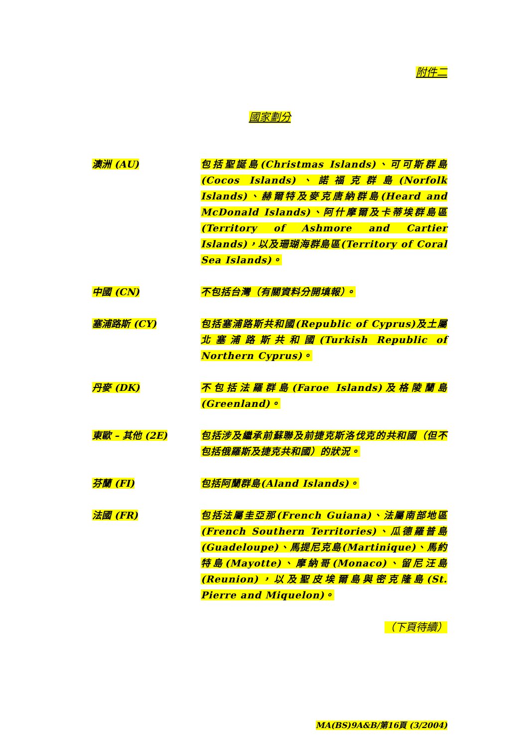附件二
國家劃分
澳洲 (AU) 包括聖誕島(Christmas Islands)、可可斯群島(Cocos Islands)、諾福克群島(Norfolk Islands)、赫爾特及麥克唐納群島(Heard and McDonald Islands)、阿什摩爾及卡蒂埃群島區(Territory of Ashmore and Cartier Islands)，以及珊瑚海群島區(Territory of Coral Sea Islands)。
中國 (CN) 不包括台灣（有關資料分開填報）。
塞浦路斯 (CY) 包括塞浦路斯共和國(Republic of Cyprus)及土屬北塞浦路斯共和國(Turkish Republic of Northern Cyprus)。
丹麥 (DK) 不包括法羅群島(Faroe Islands)及格陵蘭島(Greenland)。
東歐 – 其他 (2E) 包括涉及繼承前蘇聯及前捷克斯洛伐克的共和國（但不包括俄羅斯及捷克共和國）的狀況。
芬蘭 (FI) 包括阿蘭群島(Aland Islands)。
法國 (FR) 包括法屬圭亞那(French Guiana)、法屬南部地區(French Southern Territories)、瓜德羅普島(Guadeloupe)、馬提尼克島(Martinique)、馬約特島(Mayotte)、摩納哥(Monaco)、留尼汪島(Reunion)，以及聖皮埃爾島與密克隆島(St. Pierre and Miquelon)。
（下頁待續）
MA(BS)9A&B/第16頁 (3/2004)